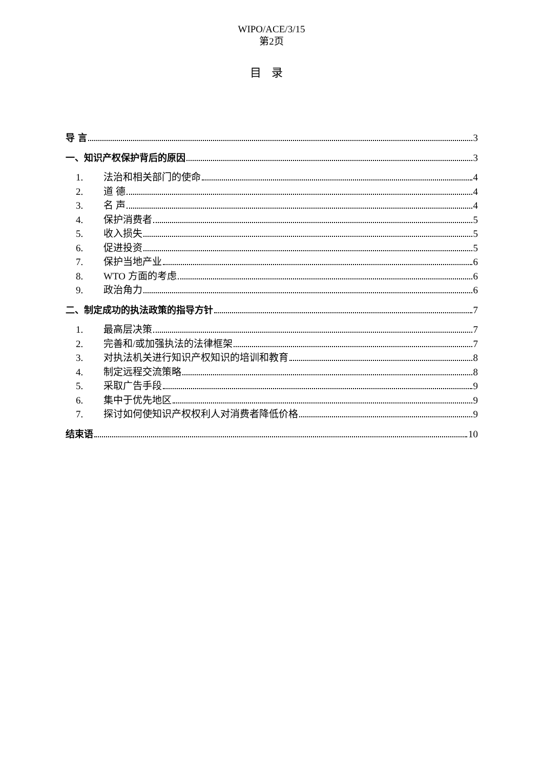WIPO/ACE/3/15
第2页
目录
导 言 3
一、知识产权保护背后的原因 3
1. 法治和相关部门的使命 4
2. 道 德 4
3. 名 声 4
4. 保护消费者 5
5. 收入损失 5
6. 促进投资 5
7. 保护当地产业 6
8. WTO 方面的考虑 6
9. 政治角力 6
二、制定成功的执法政策的指导方针 7
1. 最高层决策 7
2. 完善和/或加强执法的法律框架 7
3. 对执法机关进行知识产权知识的培训和教育 8
4. 制定远程交流策略 8
5. 采取广告手段 9
6. 集中于优先地区 9
7. 探讨如何使知识产权权利人对消费者降低价格 9
结束语 10